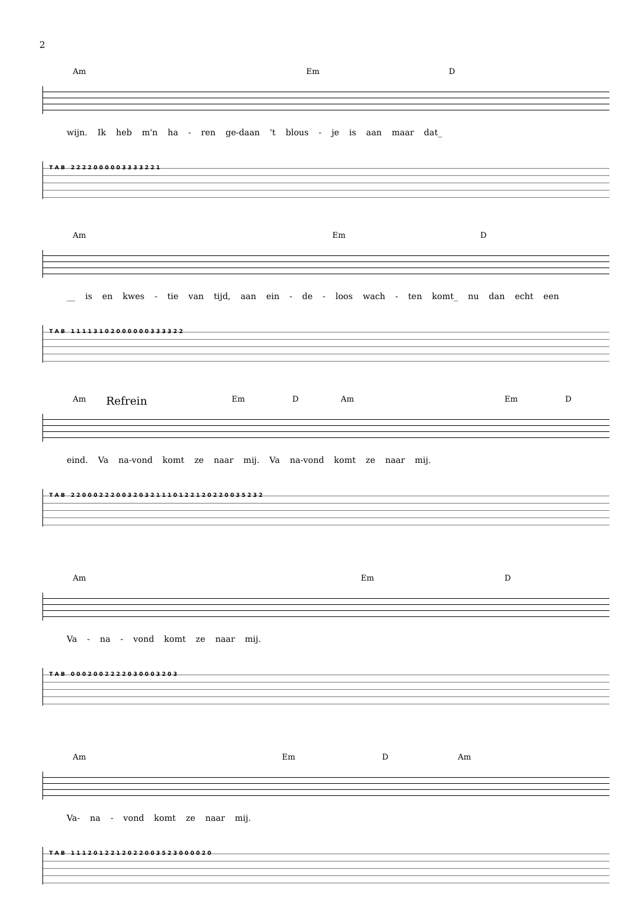2
Am Em D
wijn. Ik heb m'n ha - ren ge-daan 't blous - je is aan maar dat_
T A B 2 2 2 2 0 0 0 0 0 3 3 3 3 2 2 1
Am Em D
__ is en kwes - tie van tijd, aan ein - de - loos wach - ten komt_ nu dan echt een
T A B 1 1 1 1 3 1 0 2 0 0 0 0 0 0 3 3 3 3 2 2
Am Refrein Em D Am Em D
eind. Va na-vond komt ze naar mij. Va na-vond komt ze naar mij.
T A B 2 2 0 0 0 2 2 2 0 0 3 2 0 3 2 1 1 1 0 1 2 2 1 2 0 2 2 0 0 3 5 2 3 2
Am Em D
Va - na - vond komt ze naar mij.
T A B 0 0 0 2 0 0 2 2 2 2 0 3 0 0 0 3 2 0 3
Am Em D Am
Va- na - vond komt ze naar mij.
T A B 1 1 1 2 0 1 2 2 1 2 0 2 2 0 0 3 5 2 3 0 0 0 0 2 0